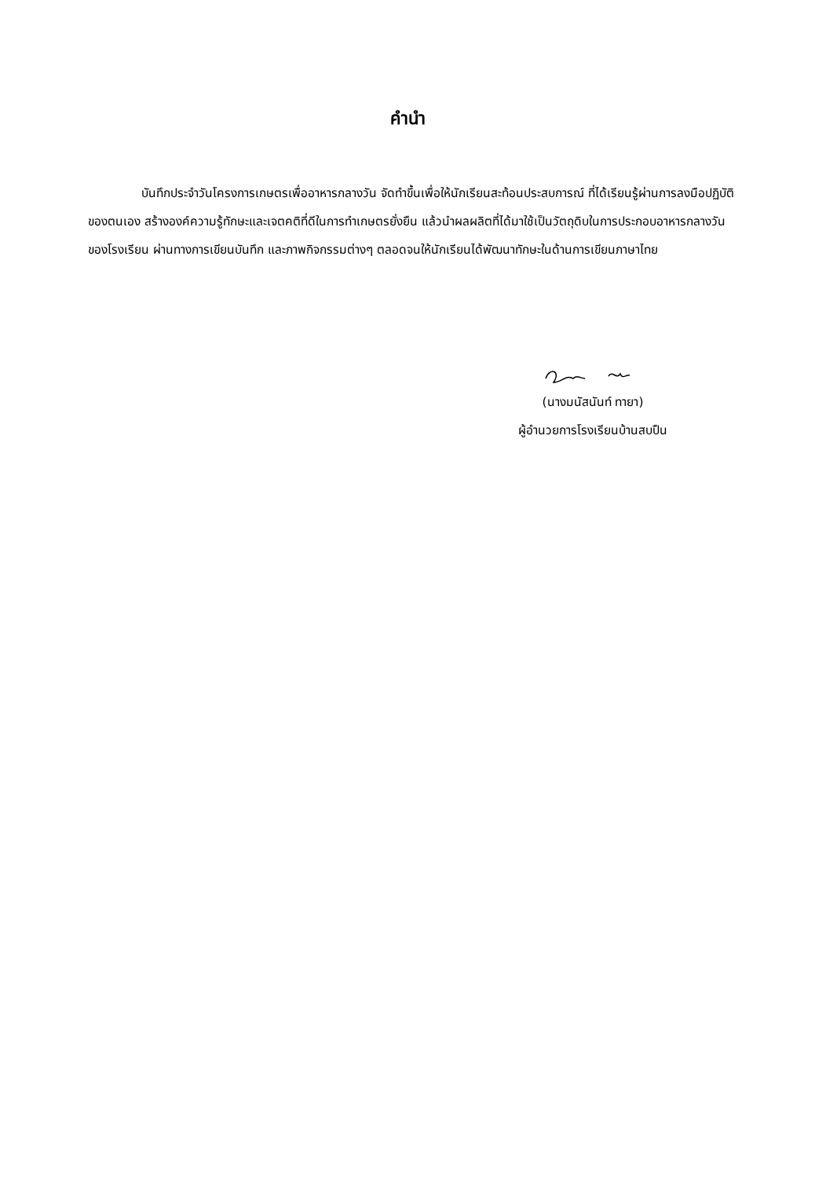คำนำ
บันทึกประจำวันโครงการเกษตรเพื่ออาหารกลางวัน จัดทำขึ้นเพื่อให้นักเรียนสะท้อนประสบการณ์ ที่ได้เรียนรู้ผ่านการลงมือปฏิบัติของตนเอง สร้างองค์ความรู้ทักษะและเจตคติที่ดีในการทำเกษตรยั่งยืน แล้วนำผลผลิตที่ได้มาใช้เป็นวัตถุดิบในการประกอบอาหารกลางวันของโรงเรียน ผ่านทางการเขียนบันทึก และภาพกิจกรรมต่างๆ ตลอดจนให้นักเรียนได้พัฒนาทักษะในด้านการเขียนภาษาไทย
(นางมนัสนันท์ ทายา)
ผู้อำนวยการโรงเรียนบ้านสบปืน